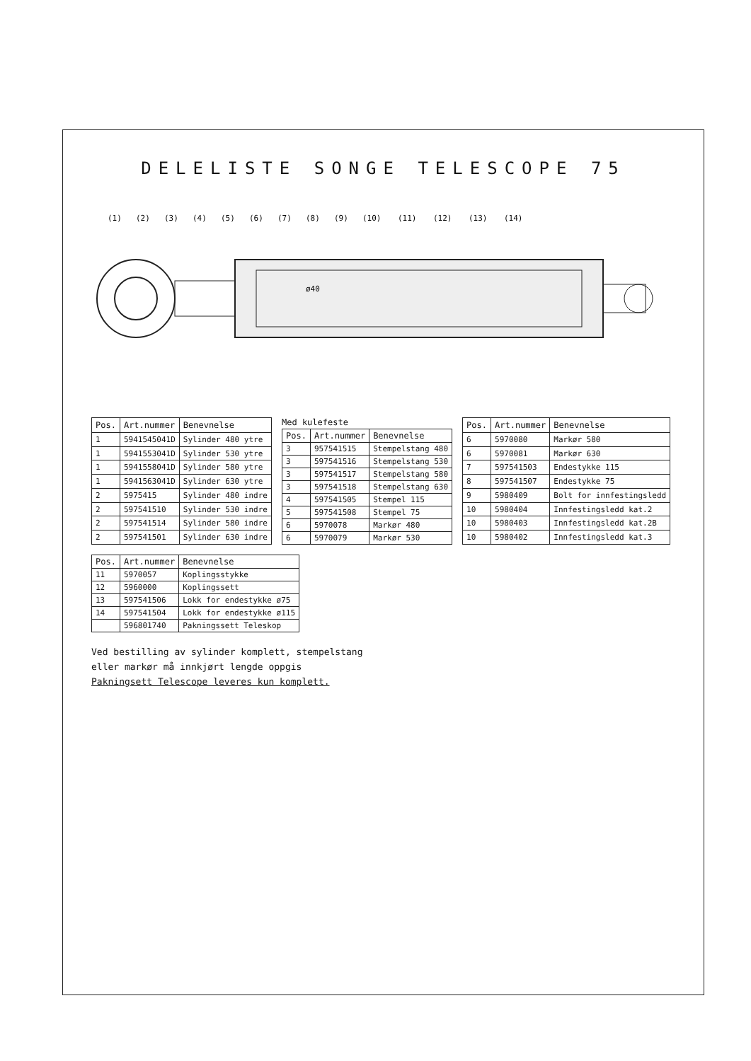DELELISTE SONGE TELESCOPE 75
ø40
(1)
(2)
(3)
(4)
(5)
(6)
(7)
(8)
(9)
(10)
(11)
(12)
(13)
(14)
| Pos. | Art.nummer | Benevnelse |
| --- | --- | --- |
| 1 | 5941545041D | Sylinder 480 ytre |
| 1 | 5941553041D | Sylinder 530 ytre |
| 1 | 5941558041D | Sylinder 580 ytre |
| 1 | 5941563041D | Sylinder 630 ytre |
| 2 | 5975415 | Sylinder 480 indre |
| 2 | 597541510 | Sylinder 530 indre |
| 2 | 597541514 | Sylinder 580 indre |
| 2 | 597541501 | Sylinder 630 indre |
Med kulefeste
| Pos. | Art.nummer | Benevnelse |
| --- | --- | --- |
| 3 | 957541515 | Stempelstang 480 |
| 3 | 597541516 | Stempelstang 530 |
| 3 | 597541517 | Stempelstang 580 |
| 3 | 597541518 | Stempelstang 630 |
| 4 | 597541505 | Stempel 115 |
| 5 | 597541508 | Stempel 75 |
| 6 | 5970078 | Markør 480 |
| 6 | 5970079 | Markør 530 |
| Pos. | Art.nummer | Benevnelse |
| --- | --- | --- |
| 6 | 5970080 | Markør 580 |
| 6 | 5970081 | Markør 630 |
| 7 | 597541503 | Endestykke 115 |
| 8 | 597541507 | Endestykke 75 |
| 9 | 5980409 | Bolt for innfestingsledd |
| 10 | 5980404 | Innfestingsledd kat.2 |
| 10 | 5980403 | Innfestingsledd kat.2B |
| 10 | 5980402 | Innfestingsledd kat.3 |
| Pos. | Art.nummer | Benevnelse |
| --- | --- | --- |
| 11 | 5970057 | Koplingsstykke |
| 12 | 5960000 | Koplingssett |
| 13 | 597541506 | Lokk for endestykke ø75 |
| 14 | 597541504 | Lokk for endestykke ø115 |
| | 596801740 | Pakningssett Teleskop |
Ved bestilling av sylinder komplett, stempelstang
eller markør må innkjørt lengde oppgis
Pakningsett Telescope leveres kun komplett.